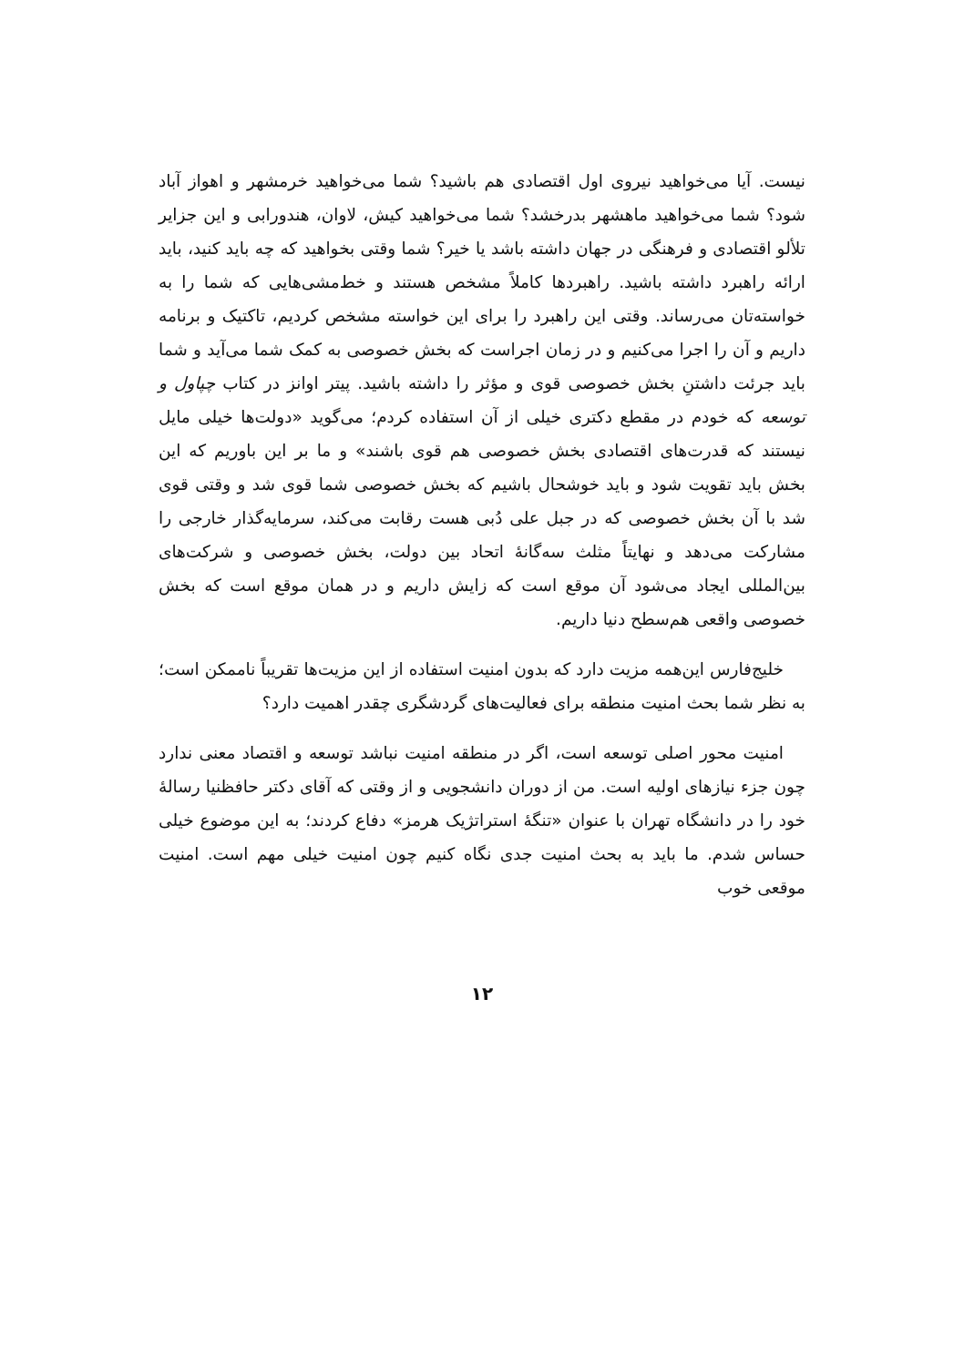نیست. آیا می‌خواهید نیروی اول اقتصادی هم باشید؟ شما می‌خواهید خرمشهر و اهواز آباد شود؟ شما می‌خواهید ماهشهر بدرخشد؟ شما می‌خواهید کیش، لاوان، هندورابی و این جزایر تلألو اقتصادی و فرهنگی در جهان داشته باشد یا خیر؟ شما وقتی بخواهید که چه باید کنید، باید ارائه راهبرد داشته باشید. راهبردها کاملاً مشخص هستند و خط‌مشی‌هایی که شما را به خواسته‌تان می‌رساند. وقتی این راهبرد را برای این خواسته مشخص کردیم، تاکتیک و برنامه داریم و آن را اجرا می‌کنیم و در زمان اجراست که بخش خصوصی به کمک شما می‌آید و شما باید جرئت داشتنِ بخش خصوصی قوی و مؤثر را داشته باشید. پیتر اوانز در کتاب چپاول و توسعه که خودم در مقطع دکتری خیلی از آن استفاده کردم؛ می‌گوید «دولت‌ها خیلی مایل نیستند که قدرت‌های اقتصادی بخش خصوصی هم قوی باشند» و ما بر این باوریم که این بخش باید تقویت شود و باید خوشحال باشیم که بخش خصوصی شما قوی شد و وقتی قوی شد با آن بخش خصوصی که در جبل علی دُبی هست رقابت می‌کند، سرمایه‌گذار خارجی را مشارکت می‌دهد و نهایتاً مثلث سه‌گانهٔ اتحاد بین دولت، بخش خصوصی و شرکت‌های بین‌المللی ایجاد می‌شود آن موقع است که زایش داریم و در همان موقع است که بخش خصوصی واقعی هم‌سطح دنیا داریم.
خلیج‌فارس این‌همه مزیت دارد که بدون امنیت استفاده از این مزیت‌ها تقریباً ناممکن است؛ به نظر شما بحث امنیت منطقه برای فعالیت‌های گردشگری چقدر اهمیت دارد؟
امنیت محور اصلی توسعه است، اگر در منطقه امنیت نباشد توسعه و اقتصاد معنی ندارد چون جزء نیازهای اولیه است. من از دوران دانشجویی و از وقتی که آقای دکتر حافظنیا رسالهٔ خود را در دانشگاه تهران با عنوان «تنگهٔ استراتژیک هرمز» دفاع کردند؛ به این موضوع خیلی حساس شدم. ما باید به بحث امنیت جدی نگاه کنیم چون امنیت خیلی مهم است. امنیت موقعی خوب
۱۲